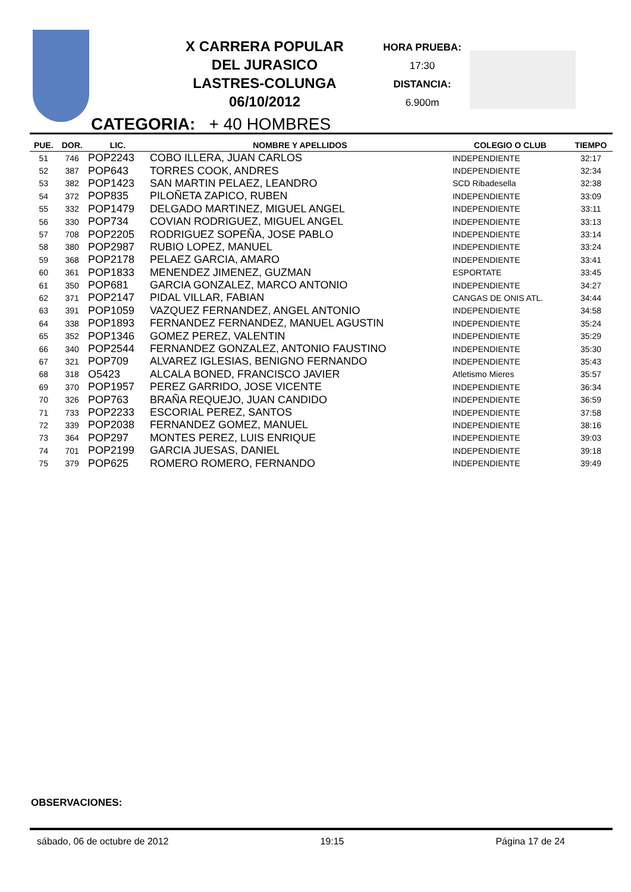X CARRERA POPULAR
DEL JURASICO
LASTRES-COLUNGA
06/10/2012
HORA PRUEBA:
17:30
DISTANCIA:
6.900m
CATEGORIA: + 40 HOMBRES
| PUE. | DOR. | LIC. | NOMBRE Y APELLIDOS | COLEGIO O CLUB | TIEMPO |
| --- | --- | --- | --- | --- | --- |
| 51 | 746 | POP2243 | COBO ILLERA, JUAN CARLOS | INDEPENDIENTE | 32:17 |
| 52 | 387 | POP643 | TORRES COOK, ANDRES | INDEPENDIENTE | 32:34 |
| 53 | 382 | POP1423 | SAN MARTIN PELAEZ, LEANDRO | SCD Ribadesella | 32:38 |
| 54 | 372 | POP835 | PILOÑETA ZAPICO, RUBEN | INDEPENDIENTE | 33:09 |
| 55 | 332 | POP1479 | DELGADO MARTINEZ, MIGUEL ANGEL | INDEPENDIENTE | 33:11 |
| 56 | 330 | POP734 | COVIAN RODRIGUEZ, MIGUEL ANGEL | INDEPENDIENTE | 33:13 |
| 57 | 708 | POP2205 | RODRIGUEZ SOPEÑA, JOSE PABLO | INDEPENDIENTE | 33:14 |
| 58 | 380 | POP2987 | RUBIO LOPEZ, MANUEL | INDEPENDIENTE | 33:24 |
| 59 | 368 | POP2178 | PELAEZ GARCIA, AMARO | INDEPENDIENTE | 33:41 |
| 60 | 361 | POP1833 | MENENDEZ JIMENEZ, GUZMAN | ESPORTATE | 33:45 |
| 61 | 350 | POP681 | GARCIA GONZALEZ, MARCO ANTONIO | INDEPENDIENTE | 34:27 |
| 62 | 371 | POP2147 | PIDAL VILLAR, FABIAN | CANGAS DE ONIS ATL. | 34:44 |
| 63 | 391 | POP1059 | VAZQUEZ FERNANDEZ, ANGEL ANTONIO | INDEPENDIENTE | 34:58 |
| 64 | 338 | POP1893 | FERNANDEZ FERNANDEZ, MANUEL AGUSTIN | INDEPENDIENTE | 35:24 |
| 65 | 352 | POP1346 | GOMEZ PEREZ, VALENTIN | INDEPENDIENTE | 35:29 |
| 66 | 340 | POP2544 | FERNANDEZ GONZALEZ, ANTONIO FAUSTINO | INDEPENDIENTE | 35:30 |
| 67 | 321 | POP709 | ALVAREZ IGLESIAS, BENIGNO FERNANDO | INDEPENDIENTE | 35:43 |
| 68 | 318 | O5423 | ALCALA BONED, FRANCISCO JAVIER | Atletismo Mieres | 35:57 |
| 69 | 370 | POP1957 | PEREZ GARRIDO, JOSE VICENTE | INDEPENDIENTE | 36:34 |
| 70 | 326 | POP763 | BRAÑA REQUEJO, JUAN CANDIDO | INDEPENDIENTE | 36:59 |
| 71 | 733 | POP2233 | ESCORIAL PEREZ, SANTOS | INDEPENDIENTE | 37:58 |
| 72 | 339 | POP2038 | FERNANDEZ GOMEZ, MANUEL | INDEPENDIENTE | 38:16 |
| 73 | 364 | POP297 | MONTES PEREZ, LUIS ENRIQUE | INDEPENDIENTE | 39:03 |
| 74 | 701 | POP2199 | GARCIA JUESAS, DANIEL | INDEPENDIENTE | 39:18 |
| 75 | 379 | POP625 | ROMERO ROMERO, FERNANDO | INDEPENDIENTE | 39:49 |
OBSERVACIONES:
sábado, 06 de octubre de 2012 19:15 Página 17 de 24